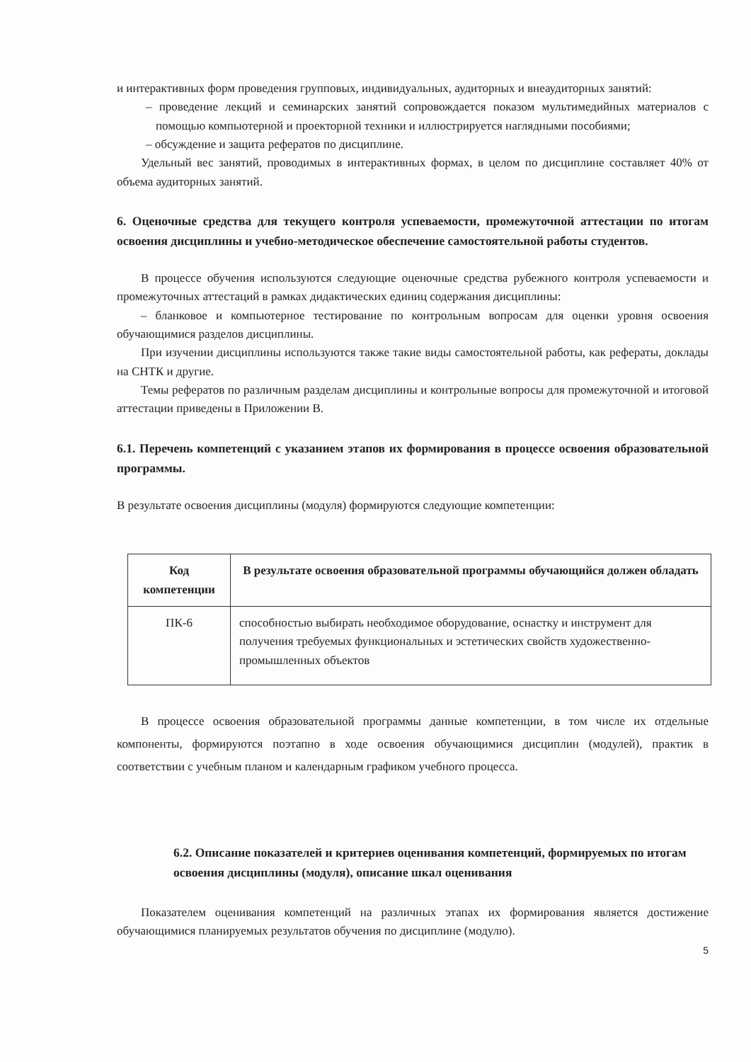и интерактивных форм проведения групповых, индивидуальных, аудиторных и внеаудиторных занятий:
– проведение лекций и семинарских занятий сопровождается показом мультимедийных материалов с помощью компьютерной и проекторной техники и иллюстрируется наглядными пособиями;
– обсуждение и защита рефератов по дисциплине.
Удельный вес занятий, проводимых в интерактивных формах, в целом по дисциплине составляет 40% от объема аудиторных занятий.
6. Оценочные средства для текущего контроля успеваемости, промежуточной аттестации по итогам освоения дисциплины и учебно-методическое обеспечение самостоятельной работы студентов.
В процессе обучения используются следующие оценочные средства рубежного контроля успеваемости и промежуточных аттестаций в рамках дидактических единиц содержания дисциплины:
– бланковое и компьютерное тестирование по контрольным вопросам для оценки уровня освоения обучающимися разделов дисциплины.
При изучении дисциплины используются также такие виды самостоятельной работы, как рефераты, доклады на СНТК и другие.
Темы рефератов по различным разделам дисциплины и контрольные вопросы для промежуточной и итоговой аттестации приведены в Приложении В.
6.1. Перечень компетенций с указанием этапов их формирования в процессе освоения образовательной программы.
В результате освоения дисциплины (модуля) формируются следующие компетенции:
| Код компетенции | В результате освоения образовательной программы обучающийся должен обладать |
| --- | --- |
| ПК-6 | способностью выбирать необходимое оборудование, оснастку и инструмент для получения требуемых функциональных и эстетических свойств художественно-промышленных объектов |
В процессе освоения образовательной программы данные компетенции, в том числе их отдельные компоненты, формируются поэтапно в ходе освоения обучающимися дисциплин (модулей), практик в соответствии с учебным планом и календарным графиком учебного процесса.
6.2. Описание показателей и критериев оценивания компетенций, формируемых по итогам освоения дисциплины (модуля), описание шкал оценивания
Показателем оценивания компетенций на различных этапах их формирования является достижение обучающимися планируемых результатов обучения по дисциплине (модулю).
5